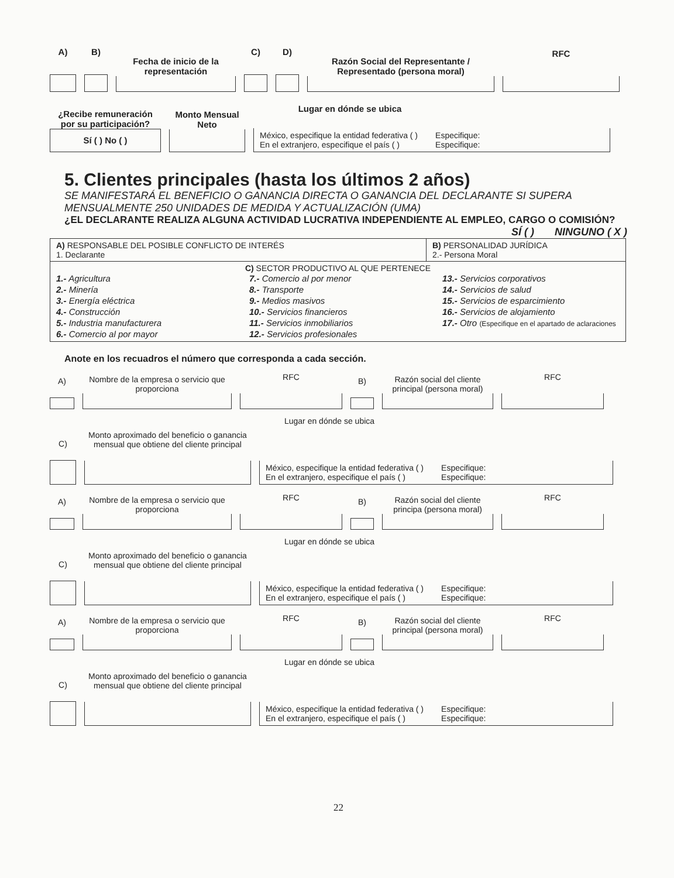A)
B)
Fecha de inicio de la representación
C)
D)
Razón Social del Representante / Representado (persona moral)
RFC
¿Recibe remuneración por su participación?
Sí ( ) No ( )
Monto Mensual Neto
Lugar en dónde se ubica
México, especifique la entidad federativa ( )
En el extranjero, especifique el país ( )
Especifique:
Especifique:
5. Clientes principales (hasta los últimos 2 años)
SE MANIFESTARÁ EL BENEFICIO O GANANCIA DIRECTA O GANANCIA DEL DECLARANTE SI SUPERA MENSUALMENTE 250 UNIDADES DE MEDIDA Y ACTUALIZACIÓN (UMA)
¿EL DECLARANTE REALIZA ALGUNA ACTIVIDAD LUCRATIVA INDEPENDIENTE AL EMPLEO, CARGO O COMISIÓN?
SÍ ( ) NINGUNO ( X )
| A) RESPONSABLE DEL POSIBLE CONFLICTO DE INTERÉS 1. Declarante | B) PERSONALIDAD JURÍDICA 2.- Persona Moral |
| C) SECTOR PRODUCTIVO AL QUE PERTENECE 1.- Agricultura 2.- Minería 3.- Energía eléctrica 4.- Construcción 5.- Industria manufacturera 6.- Comercio al por mayor 7.- Comercio al por menor 8.- Transporte 9.- Medios masivos 10.- Servicios financieros 11.- Servicios inmobiliarios 12.- Servicios profesionales 13.- Servicios corporativos 14.- Servicios de salud 15.- Servicios de esparcimiento 16.- Servicios de alojamiento 17.- Otro (Especifique en el apartado de aclaraciones | |
Anote en los recuadros el número que corresponda a cada sección.
A)
Nombre de la empresa o servicio que proporciona
RFC
B)
Razón social del cliente principal (persona moral)
RFC
C)
Monto aproximado del beneficio o ganancia mensual que obtiene del cliente principal
Lugar en dónde se ubica
México, especifique la entidad federativa ( )
En el extranjero, especifique el país ( )
Especifique:
Especifique:
A)
Nombre de la empresa o servicio que proporciona
RFC
B)
Razón social del cliente principa (persona moral)
RFC
C)
Monto aproximado del beneficio o ganancia mensual que obtiene del cliente principal
Lugar en dónde se ubica
México, especifique la entidad federativa ( )
En el extranjero, especifique el país ( )
Especifique:
Especifique:
A)
Nombre de la empresa o servicio que proporciona
RFC
B)
Razón social del cliente principal (persona moral)
RFC
C)
Monto aproximado del beneficio o ganancia mensual que obtiene del cliente principal
Lugar en dónde se ubica
México, especifique la entidad federativa ( )
En el extranjero, especifique el país ( )
Especifique:
Especifique:
22